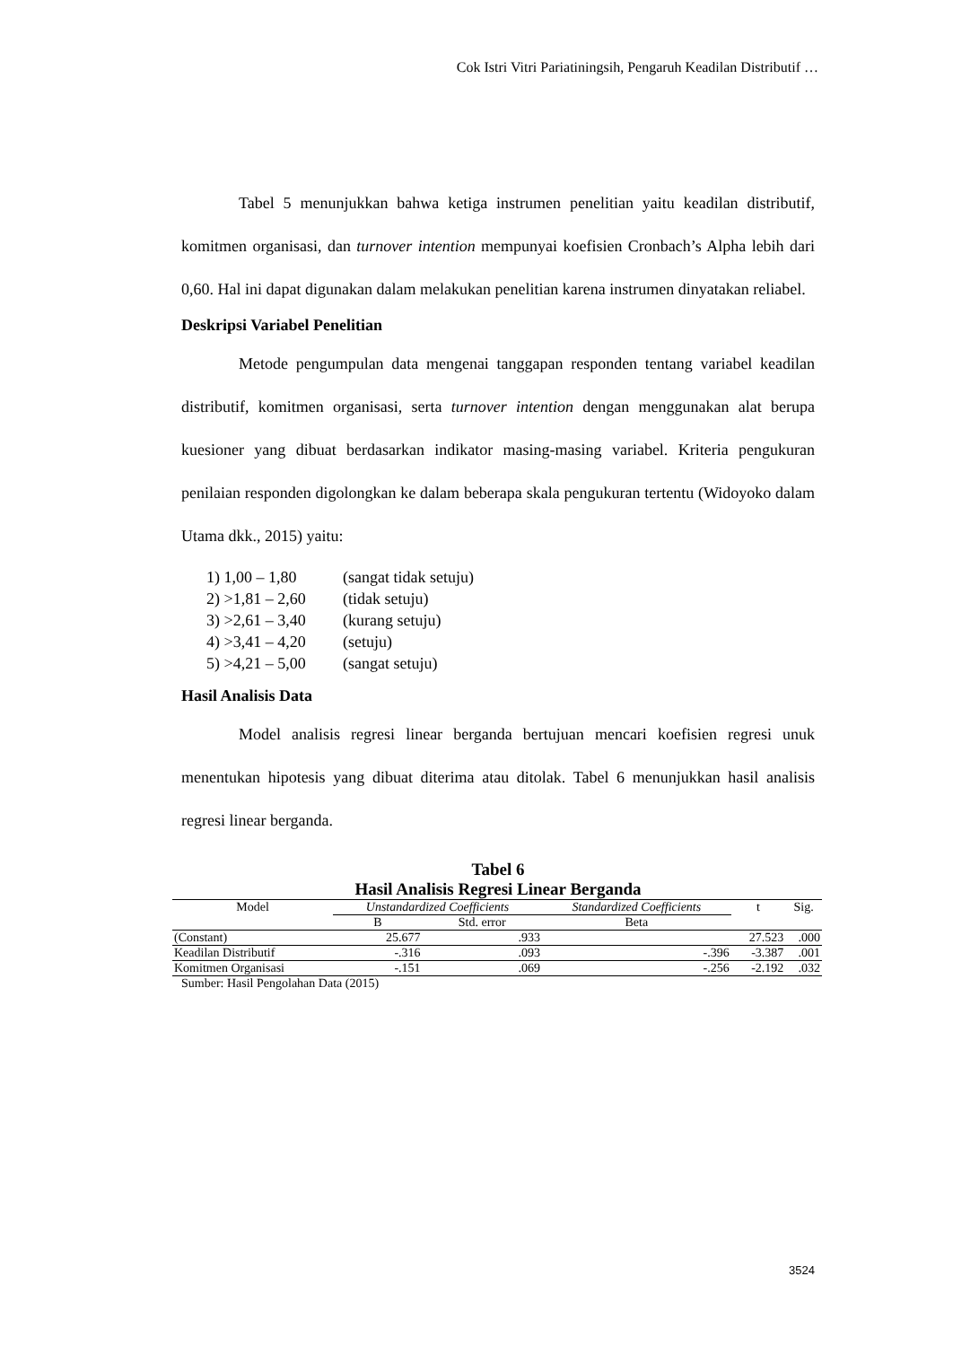Cok Istri Vitri Pariatiningsih, Pengaruh Keadilan Distributif …
Tabel 5 menunjukkan bahwa ketiga instrumen penelitian yaitu keadilan distributif, komitmen organisasi, dan turnover intention mempunyai koefisien Cronbach’s Alpha lebih dari 0,60. Hal ini dapat digunakan dalam melakukan penelitian karena instrumen dinyatakan reliabel.
Deskripsi Variabel Penelitian
Metode pengumpulan data mengenai tanggapan responden tentang variabel keadilan distributif, komitmen organisasi, serta turnover intention dengan menggunakan alat berupa kuesioner yang dibuat berdasarkan indikator masing-masing variabel. Kriteria pengukuran penilaian responden digolongkan ke dalam beberapa skala pengukuran tertentu (Widoyoko dalam Utama dkk., 2015) yaitu:
1) 1,00 – 1,80 (sangat tidak setuju)
2) >1,81 – 2,60 (tidak setuju)
3) >2,61 – 3,40 (kurang setuju)
4) >3,41 – 4,20 (setuju)
5) >4,21 – 5,00 (sangat setuju)
Hasil Analisis Data
Model analisis regresi linear berganda bertujuan mencari koefisien regresi unuk menentukan hipotesis yang dibuat diterima atau ditolak. Tabel 6 menunjukkan hasil analisis regresi linear berganda.
Tabel 6
Hasil Analisis Regresi Linear Berganda
| Model | Unstandardized Coefficients | | Standardized Coefficients | t | Sig. |
| --- | --- | --- | --- | --- | --- |
| | B | Std. error | Beta | | |
| (Constant) | 25.677 | .933 | | 27.523 | .000 |
| Keadilan Distributif | -.316 | .093 | -.396 | -3.387 | .001 |
| Komitmen Organisasi | -.151 | .069 | -.256 | -2.192 | .032 |
Sumber: Hasil Pengolahan Data (2015)
3524